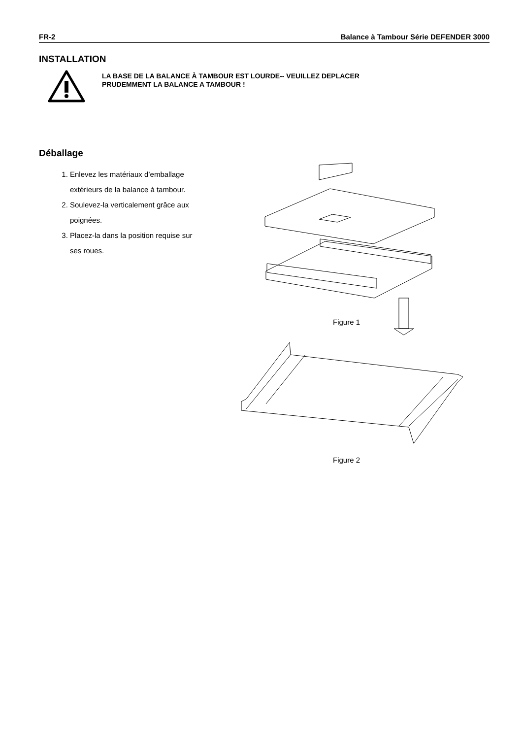FR-2 Balance à Tambour Série DEFENDER 3000
INSTALLATION
LA BASE DE LA BALANCE À TAMBOUR EST LOURDE-- VEUILLEZ DEPLACER
PRUDEMMENT LA BALANCE A TAMBOUR !
Déballage
1. Enlevez les matériaux d’emballage extérieurs de la balance à tambour.
2. Soulevez-la verticalement grâce aux poignées.
3. Placez-la dans la position requise sur ses roues.
Figure 1
Figure 2